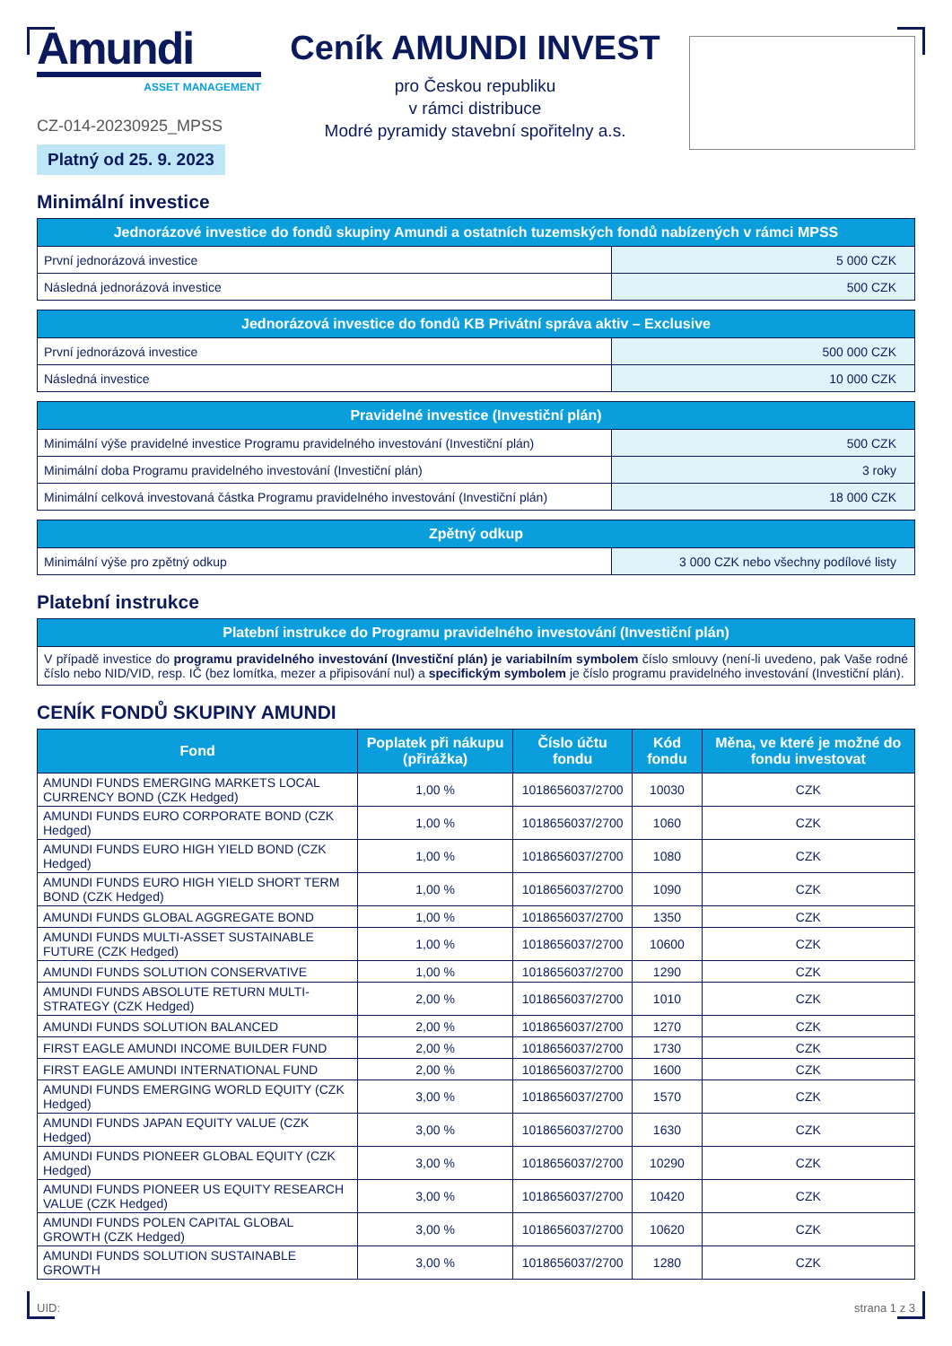Amundi
ASSET MANAGEMENT
CZ-014-20230925_MPSS
Platný od 25. 9. 2023
Ceník AMUNDI INVEST
pro Českou republiku
v rámci distribuce
Modré pyramidy stavební spořitelny a.s.
Minimální investice
| Jednorázové investice do fondů skupiny Amundi a ostatních tuzemských fondů nabízených v rámci MPSS | |
| --- | --- |
| První jednorázová investice | 5 000 CZK |
| Následná jednorázová investice | 500 CZK |
| Jednorázová investice do fondů KB Privátní správa aktiv – Exclusive | |
| --- | --- |
| První jednorázová investice | 500 000 CZK |
| Následná investice | 10 000 CZK |
| Pravidelné investice (Investiční plán) | |
| --- | --- |
| Minimální výše pravidelné investice Programu pravidelného investování (Investiční plán) | 500 CZK |
| Minimální doba Programu pravidelného investování (Investiční plán) | 3 roky |
| Minimální celková investovaná částka Programu pravidelného investování (Investiční plán) | 18 000 CZK |
| Zpětný odkup | |
| --- | --- |
| Minimální výše pro zpětný odkup | 3 000 CZK nebo všechny podílové listy |
Platební instrukce
| Platební instrukce do Programu pravidelného investování (Investiční plán) |
| --- |
| V případě investice do programu pravidelného investování (Investiční plán) je variabilním symbolem číslo smlouvy (není-li uvedeno, pak Vaše rodné číslo nebo NID/VID, resp. IČ (bez lomítka, mezer a připisování nul) a specifickým symbolem je číslo programu pravidelného investování (Investiční plán). |
CENÍK FONDŮ SKUPINY AMUNDI
| Fond | Poplatek při nákupu (přirážka) | Číslo účtu fondu | Kód fondu | Měna, ve které je možné do fondu investovat |
| --- | --- | --- | --- | --- |
| AMUNDI FUNDS EMERGING MARKETS LOCAL CURRENCY BOND (CZK Hedged) | 1,00 % | 1018656037/2700 | 10030 | CZK |
| AMUNDI FUNDS EURO CORPORATE BOND (CZK Hedged) | 1,00 % | 1018656037/2700 | 1060 | CZK |
| AMUNDI FUNDS EURO HIGH YIELD BOND (CZK Hedged) | 1,00 % | 1018656037/2700 | 1080 | CZK |
| AMUNDI FUNDS EURO HIGH YIELD SHORT TERM BOND (CZK Hedged) | 1,00 % | 1018656037/2700 | 1090 | CZK |
| AMUNDI FUNDS GLOBAL AGGREGATE BOND | 1,00 % | 1018656037/2700 | 1350 | CZK |
| AMUNDI FUNDS MULTI-ASSET SUSTAINABLE FUTURE (CZK Hedged) | 1,00 % | 1018656037/2700 | 10600 | CZK |
| AMUNDI FUNDS SOLUTION CONSERVATIVE | 1,00 % | 1018656037/2700 | 1290 | CZK |
| AMUNDI FUNDS ABSOLUTE RETURN MULTI-STRATEGY (CZK Hedged) | 2,00 % | 1018656037/2700 | 1010 | CZK |
| AMUNDI FUNDS SOLUTION BALANCED | 2,00 % | 1018656037/2700 | 1270 | CZK |
| FIRST EAGLE AMUNDI INCOME BUILDER FUND | 2,00 % | 1018656037/2700 | 1730 | CZK |
| FIRST EAGLE AMUNDI INTERNATIONAL FUND | 2,00 % | 1018656037/2700 | 1600 | CZK |
| AMUNDI FUNDS EMERGING WORLD EQUITY (CZK Hedged) | 3,00 % | 1018656037/2700 | 1570 | CZK |
| AMUNDI FUNDS JAPAN EQUITY VALUE (CZK Hedged) | 3,00 % | 1018656037/2700 | 1630 | CZK |
| AMUNDI FUNDS PIONEER GLOBAL EQUITY (CZK Hedged) | 3,00 % | 1018656037/2700 | 10290 | CZK |
| AMUNDI FUNDS PIONEER US EQUITY RESEARCH VALUE (CZK Hedged) | 3,00 % | 1018656037/2700 | 10420 | CZK |
| AMUNDI FUNDS POLEN CAPITAL GLOBAL GROWTH (CZK Hedged) | 3,00 % | 1018656037/2700 | 10620 | CZK |
| AMUNDI FUNDS SOLUTION SUSTAINABLE GROWTH | 3,00 % | 1018656037/2700 | 1280 | CZK |
UID: strana 1 z 3